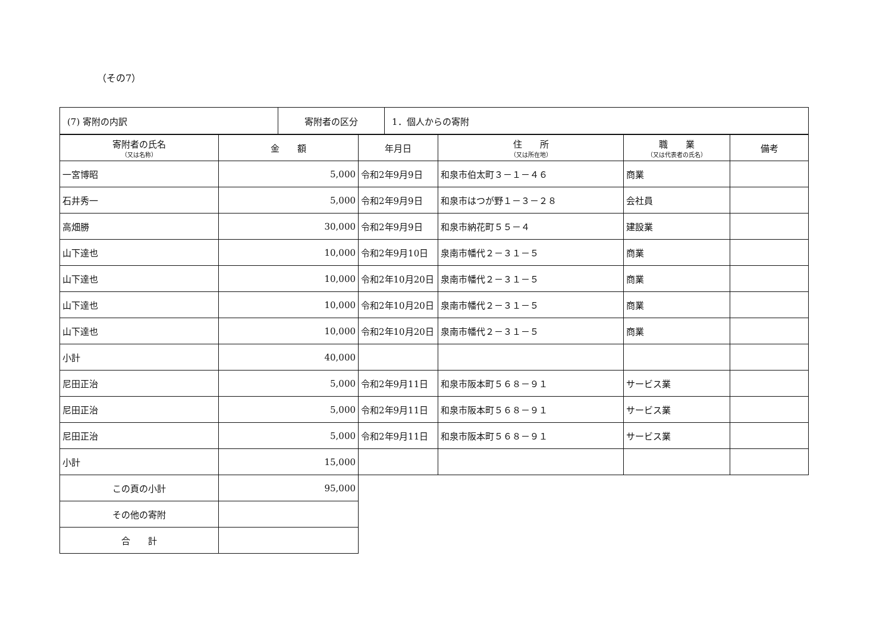（その7）
| (7) 寄附の内訳 | 寄附者の区分 | 1．個人からの寄附 |
| 寄附者の氏名 （又は名称） | 金 額 | 年月日 | 住 所 （又は所在地） | 職 業 （又は代表者の氏名） | 備考 |
| --- | --- | --- | --- | --- | --- |
| 一宮博昭 | 5,000 | 令和2年9月9日 | 和泉市伯太町３－１－４６ | 商業 | |
| 石井秀一 | 5,000 | 令和2年9月9日 | 和泉市はつが野１－３－２８ | 会社員 | |
| 高畑勝 | 30,000 | 令和2年9月9日 | 和泉市納花町５５－４ | 建設業 | |
| 山下達也 | 10,000 | 令和2年9月10日 | 泉南市幡代２－３１－５ | 商業 | |
| 山下達也 | 10,000 | 令和2年10月20日 | 泉南市幡代２－３１－５ | 商業 | |
| 山下達也 | 10,000 | 令和2年10月20日 | 泉南市幡代２－３１－５ | 商業 | |
| 山下達也 | 10,000 | 令和2年10月20日 | 泉南市幡代２－３１－５ | 商業 | |
| 小計 | 40,000 | | | | |
| 尼田正治 | 5,000 | 令和2年9月11日 | 和泉市阪本町５６８－９１ | サービス業 | |
| 尼田正治 | 5,000 | 令和2年9月11日 | 和泉市阪本町５６８－９１ | サービス業 | |
| 尼田正治 | 5,000 | 令和2年9月11日 | 和泉市阪本町５６８－９１ | サービス業 | |
| 小計 | 15,000 | | | | |
| この頁の小計 | 95,000 | | | | |
| その他の寄附 | | | | | |
| 合 計 | | | | | |